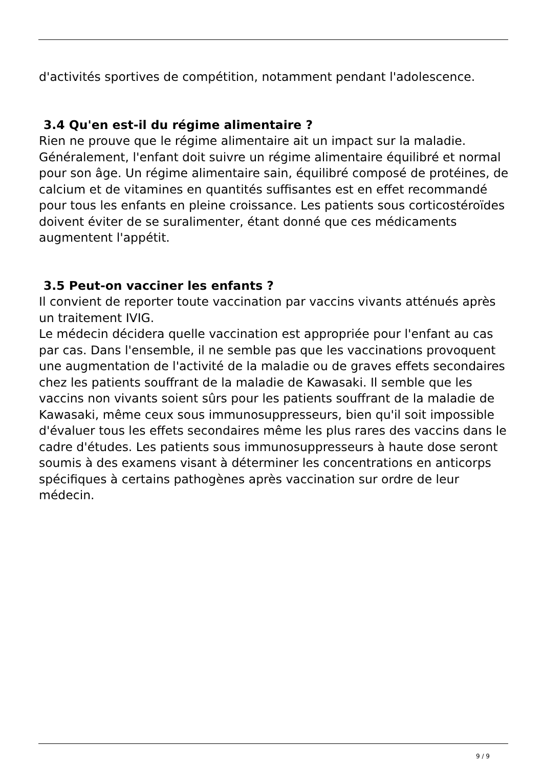d'activités sportives de compétition, notamment pendant l'adolescence.
3.4 Qu'en est-il du régime alimentaire ?
Rien ne prouve que le régime alimentaire ait un impact sur la maladie. Généralement, l'enfant doit suivre un régime alimentaire équilibré et normal pour son âge. Un régime alimentaire sain, équilibré composé de protéines, de calcium et de vitamines en quantités suffisantes est en effet recommandé pour tous les enfants en pleine croissance. Les patients sous corticostéroïdes doivent éviter de se suralimenter, étant donné que ces médicaments augmentent l'appétit.
3.5 Peut-on vacciner les enfants ?
Il convient de reporter toute vaccination par vaccins vivants atténués après un traitement IVIG.
Le médecin décidera quelle vaccination est appropriée pour l'enfant au cas par cas. Dans l'ensemble, il ne semble pas que les vaccinations provoquent une augmentation de l'activité de la maladie ou de graves effets secondaires chez les patients souffrant de la maladie de Kawasaki. Il semble que les vaccins non vivants soient sûrs pour les patients souffrant de la maladie de Kawasaki, même ceux sous immunosuppresseurs, bien qu'il soit impossible d'évaluer tous les effets secondaires même les plus rares des vaccins dans le cadre d'études. Les patients sous immunosuppresseurs à haute dose seront soumis à des examens visant à déterminer les concentrations en anticorps spécifiques à certains pathogènes après vaccination sur ordre de leur médecin.
9 / 9